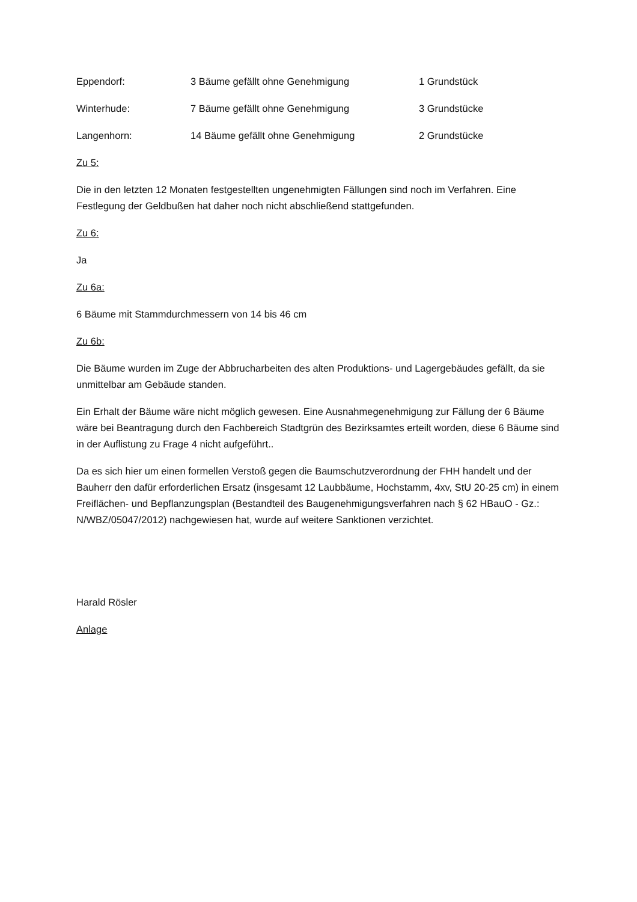| Eppendorf: | 3 Bäume gefällt ohne Genehmigung | 1 Grundstück |
| Winterhude: | 7 Bäume gefällt ohne Genehmigung | 3 Grundstücke |
| Langenhorn: | 14 Bäume gefällt ohne Genehmigung | 2 Grundstücke |
Zu 5:
Die in den letzten 12 Monaten festgestellten ungenehmigten Fällungen sind noch im Verfahren. Eine Festlegung der Geldbußen hat daher noch nicht abschließend stattgefunden.
Zu 6:
Ja
Zu 6a:
6 Bäume mit Stammdurchmessern von 14 bis 46 cm
Zu 6b:
Die Bäume wurden im Zuge der Abbrucharbeiten des alten Produktions- und Lagergebäudes gefällt, da sie unmittelbar am Gebäude standen.
Ein Erhalt der Bäume wäre nicht möglich gewesen. Eine Ausnahmegenehmigung zur Fällung der 6 Bäume wäre bei Beantragung durch den Fachbereich Stadtgrün des Bezirksamtes erteilt worden, diese 6 Bäume sind in der Auflistung zu Frage 4 nicht aufgeführt..
Da es sich hier um einen formellen Verstoß gegen die Baumschutzverordnung der FHH handelt und der Bauherr den dafür erforderlichen Ersatz (insgesamt 12 Laubbäume, Hochstamm, 4xv, StU 20-25 cm) in einem Freiflächen- und Bepflanzungsplan (Bestandteil des Baugenehmigungsverfahren nach § 62 HBauO - Gz.: N/WBZ/05047/2012) nachgewiesen hat, wurde auf weitere Sanktionen verzichtet.
Harald Rösler
Anlage